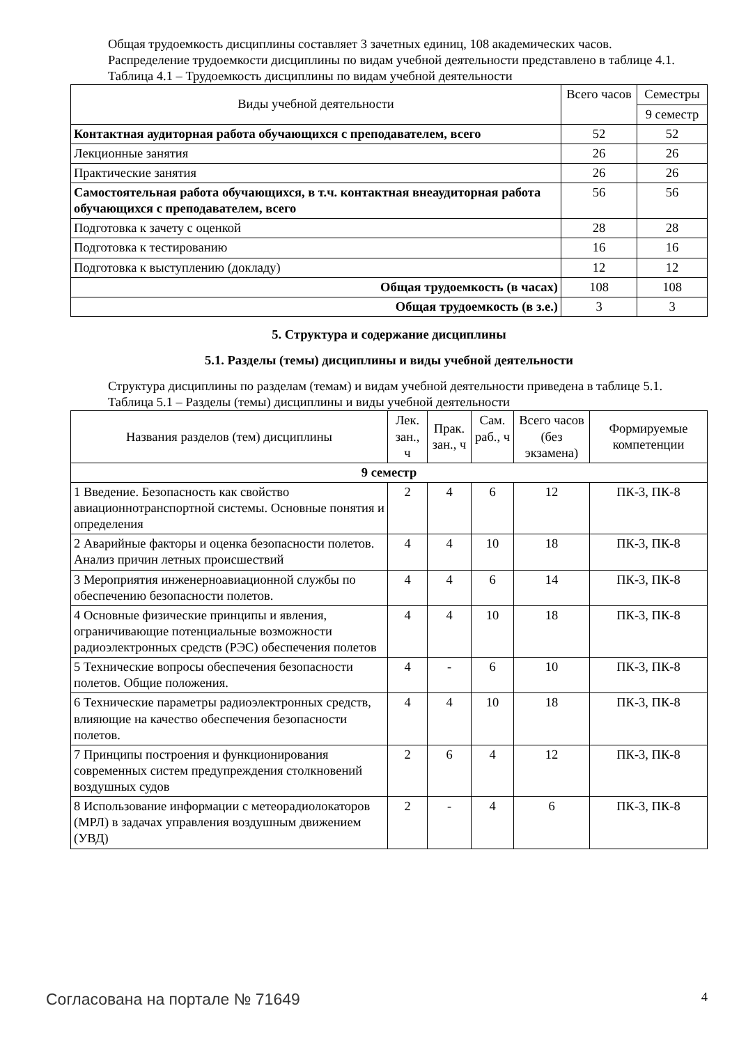Общая трудоемкость дисциплины составляет 3 зачетных единиц, 108 академических часов.
Распределение трудоемкости дисциплины по видам учебной деятельности представлено в таблице 4.1.
Таблица 4.1 – Трудоемкость дисциплины по видам учебной деятельности
| Виды учебной деятельности | Всего часов | Семестры |
| --- | --- | --- |
| | | 9 семестр |
| Контактная аудиторная работа обучающихся с преподавателем, всего | 52 | 52 |
| Лекционные занятия | 26 | 26 |
| Практические занятия | 26 | 26 |
| Самостоятельная работа обучающихся, в т.ч. контактная внеаудиторная работа обучающихся с преподавателем, всего | 56 | 56 |
| Подготовка к зачету с оценкой | 28 | 28 |
| Подготовка к тестированию | 16 | 16 |
| Подготовка к выступлению (докладу) | 12 | 12 |
| Общая трудоемкость (в часах) | 108 | 108 |
| Общая трудоемкость (в з.е.) | 3 | 3 |
5. Структура и содержание дисциплины
5.1. Разделы (темы) дисциплины и виды учебной деятельности
Структура дисциплины по разделам (темам) и видам учебной деятельности приведена в таблице 5.1.
Таблица 5.1 – Разделы (темы) дисциплины и виды учебной деятельности
| Названия разделов (тем) дисциплины | Лек. зан., ч | Прак. зан., ч | Сам. раб., ч | Всего часов (без экзамена) | Формируемые компетенции |
| --- | --- | --- | --- | --- | --- |
| 9 семестр | | | | | |
| 1 Введение. Безопасность как свойство авиационнотранспортной системы. Основные понятия и определения | 2 | 4 | 6 | 12 | ПК-3, ПК-8 |
| 2 Аварийные факторы и оценка безопасности полетов. Анализ причин летных происшествий | 4 | 4 | 10 | 18 | ПК-3, ПК-8 |
| 3 Мероприятия инженерноавиационной службы по обеспечению безопасности полетов. | 4 | 4 | 6 | 14 | ПК-3, ПК-8 |
| 4 Основные физические принципы и явления, ограничивающие потенциальные возможности радиоэлектронных средств (РЭС) обеспечения полетов | 4 | 4 | 10 | 18 | ПК-3, ПК-8 |
| 5 Технические вопросы обеспечения безопасности полетов. Общие положения. | 4 | - | 6 | 10 | ПК-3, ПК-8 |
| 6 Технические параметры радиоэлектронных средств, влияющие на качество обеспечения безопасности полетов. | 4 | 4 | 10 | 18 | ПК-3, ПК-8 |
| 7 Принципы построения и функционирования современных систем предупреждения столкновений воздушных судов | 2 | 6 | 4 | 12 | ПК-3, ПК-8 |
| 8 Использование информации с метеорадиолокаторов (МРЛ) в задачах управления воздушным движением (УВД) | 2 | - | 4 | 6 | ПК-3, ПК-8 |
Согласована на портале № 71649 4